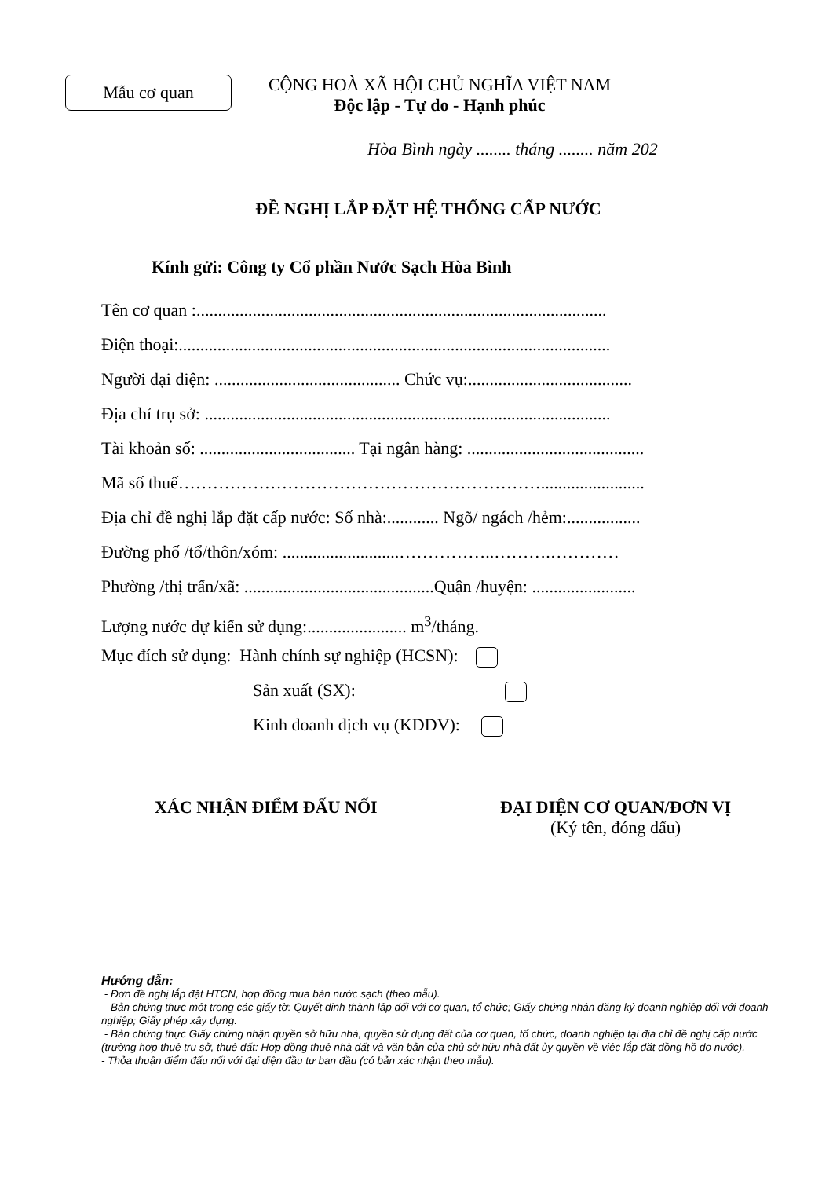Mẫu cơ quan
CỘNG HOÀ XÃ HỘI CHỦ NGHĨA VIỆT NAM
Độc lập - Tự do - Hạnh phúc
Hòa Bình ngày ........ tháng ........ năm 202
ĐỀ NGHỊ LẮP ĐẶT HỆ THỐNG CẤP NƯỚC
Kính gửi: Công ty Cổ phần Nước Sạch Hòa Bình
Tên cơ quan :...............................................................................................
Điện thoại:....................................................................................................
Người đại diện: ........................................... Chức vụ:......................................
Địa chỉ trụ sở: ..............................................................................................
Tài khoản số: .................................... Tại ngân hàng: .........................................
Mã số thuế………………………………………………………........................
Địa chỉ đề nghị lắp đặt cấp nước: Số nhà:............ Ngõ/ ngách /hẻm:.................
Đường phố /tổ/thôn/xóm: ...........................……………..……….…………
Phường /thị trấn/xã: ............................................Quận /huyện: ........................
Lượng nước dự kiến sử dụng:....................... m<sup>3</sup>/tháng.
Mục đích sử dụng: Hành chính sự nghiệp (HCSN):
Sản xuất (SX):
Kinh doanh dịch vụ (KDDV):
XÁC NHẬN ĐIỂM ĐẤU NỐI ĐẠI DIỆN CƠ QUAN/ĐƠN VỊ
(Ký tên, đóng dấu)
Hướng dẫn:
- Đơn đề nghị lắp đặt HTCN, hợp đồng mua bán nước sạch (theo mẫu).
- Bản chứng thực một trong các giấy tờ: Quyết định thành lập đối với cơ quan, tổ chức; Giấy chứng nhận đăng ký doanh nghiệp đối với doanh nghiệp; Giấy phép xây dựng.
- Bản chứng thực Giấy chứng nhận quyền sở hữu nhà, quyền sử dụng đất của cơ quan, tổ chức, doanh nghiệp tại địa chỉ đề nghị cấp nước (trường hợp thuê trụ sở, thuê đất: Hợp đồng thuê nhà đất và văn bản của chủ sở hữu nhà đất ủy quyền về việc lắp đặt đồng hồ đo nước).
- Thỏa thuận điểm đấu nối với đại diện đầu tư ban đầu (có bản xác nhận theo mẫu).